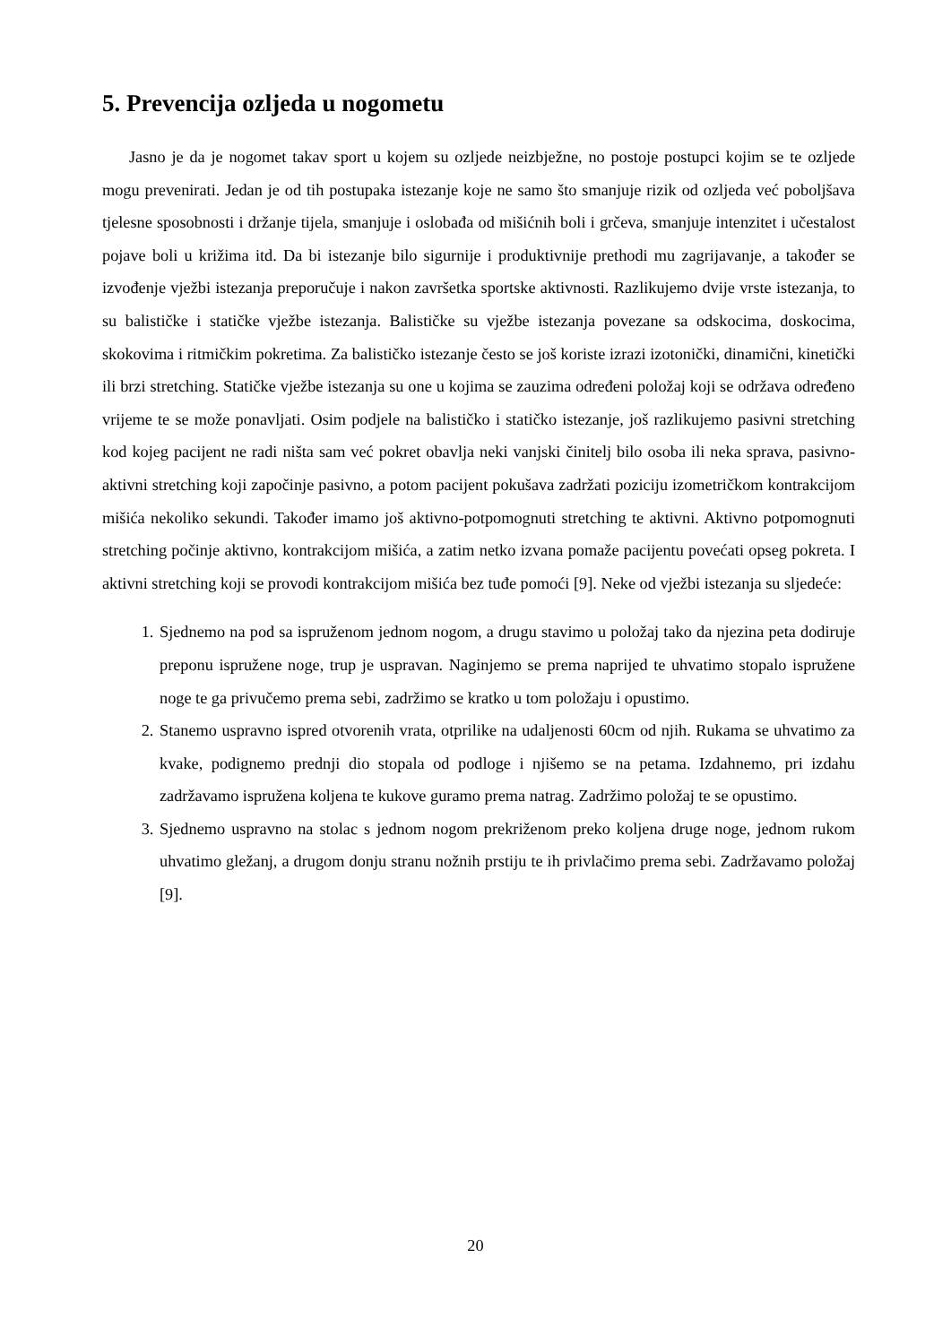5. Prevencija ozljeda u nogometu
Jasno je da je nogomet takav sport u kojem su ozljede neizbježne, no postoje postupci kojim se te ozljede mogu prevenirati. Jedan je od tih postupaka istezanje koje ne samo što smanjuje rizik od ozljeda već poboljšava tjelesne sposobnosti i držanje tijela, smanjuje i oslobađa od mišićnih boli i grčeva, smanjuje intenzitet i učestalost pojave boli u križima itd. Da bi istezanje bilo sigurnije i produktivnije prethodi mu zagrijavanje, a također se izvođenje vježbi istezanja preporučuje i nakon završetka sportske aktivnosti. Razlikujemo dvije vrste istezanja, to su balističke i statičke vježbe istezanja. Balističke su vježbe istezanja povezane sa odskocima, doskocima, skokovima i ritmičkim pokretima. Za balističko istezanje često se još koriste izrazi izotonički, dinamični, kinetički ili brzi stretching. Statičke vježbe istezanja su one u kojima se zauzima određeni položaj koji se održava određeno vrijeme te se može ponavljati. Osim podjele na balističko i statičko istezanje, još razlikujemo pasivni stretching kod kojeg pacijent ne radi ništa sam već pokret obavlja neki vanjski činitelj bilo osoba ili neka sprava, pasivno-aktivni stretching koji započinje pasivno, a potom pacijent pokušava zadržati poziciju izometričkom kontrakcijom mišića nekoliko sekundi. Također imamo još aktivno-potpomognuti stretching te aktivni. Aktivno potpomognuti stretching počinje aktivno, kontrakcijom mišića, a zatim netko izvana pomaže pacijentu povećati opseg pokreta. I aktivni stretching koji se provodi kontrakcijom mišića bez tuđe pomoći [9]. Neke od vježbi istezanja su sljedeće:
1. Sjednemo na pod sa ispruženom jednom nogom, a drugu stavimo u položaj tako da njezina peta dodiruje preponu ispružene noge, trup je uspravan. Naginjemo se prema naprijed te uhvatimo stopalo ispružene noge te ga privučemo prema sebi, zadržimo se kratko u tom položaju i opustimo.
2. Stanemo uspravno ispred otvorenih vrata, otprilike na udaljenosti 60cm od njih. Rukama se uhvatimo za kvake, podignemo prednji dio stopala od podloge i njišemo se na petama. Izdahnemo, pri izdahu zadržavamo ispružena koljena te kukove guramo prema natrag. Zadržimo položaj te se opustimo.
3. Sjednemo uspravno na stolac s jednom nogom prekriženom preko koljena druge noge, jednom rukom uhvatimo gležanj, a drugom donju stranu nožnih prstiju te ih privlačimo prema sebi. Zadržavamo položaj [9].
20